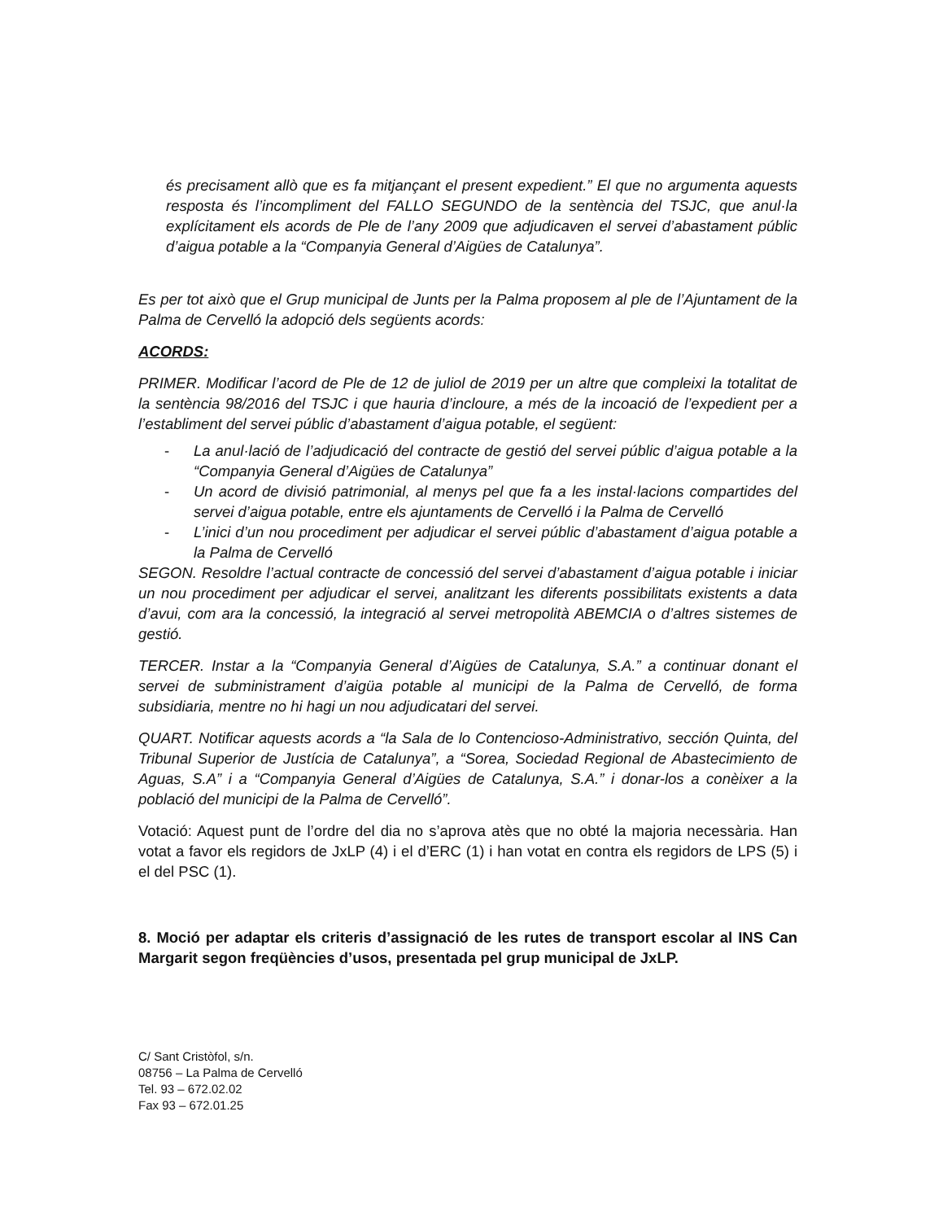és precisament allò que es fa mitjançant el present expedient.” El que no argumenta aquests resposta és l’incompliment del FALLO SEGUNDO de la sentència del TSJC, que anul·la explícitament els acords de Ple de l’any 2009 que adjudicaven el servei d’abastament públic d’aigua potable a la “Companyia General d’Aigües de Catalunya”.
Es per tot això que el Grup municipal de Junts per la Palma proposem al ple de l’Ajuntament de la Palma de Cervelló la adopció dels següents acords:
ACORDS:
PRIMER. Modificar l’acord de Ple de 12 de juliol de 2019 per un altre que compleixi la totalitat de la sentència 98/2016 del TSJC i que hauria d’incloure, a més de la incoació de l’expedient per a l’establiment del servei públic d’abastament d’aigua potable, el següent:
- La anul·lació de l’adjudicació del contracte de gestió del servei públic d’aigua potable a la “Companyia General d’Aigües de Catalunya”
- Un acord de divisió patrimonial, al menys pel que fa a les instal·lacions compartides del servei d’aigua potable, entre els ajuntaments de Cervelló i la Palma de Cervelló
- L’inici d’un nou procediment per adjudicar el servei públic d’abastament d’aigua potable a la Palma de Cervelló
SEGON. Resoldre l’actual contracte de concessió del servei d’abastament d’aigua potable i iniciar un nou procediment per adjudicar el servei, analitzant les diferents possibilitats existents a data d’avui, com ara la concessió, la integració al servei metropolità ABEMCIA o d’altres sistemes de gestió.
TERCER. Instar a la “Companyia General d’Aigües de Catalunya, S.A.” a continuar donant el servei de subministrament d’aigüa potable al municipi de la Palma de Cervelló, de forma subsidiaria, mentre no hi hagi un nou adjudicatari del servei.
QUART. Notificar aquests acords a “la Sala de lo Contencioso-Administrativo, sección Quinta, del Tribunal Superior de Justícia de Catalunya”, a “Sorea, Sociedad Regional de Abastecimiento de Aguas, S.A” i a “Companyia General d’Aigües de Catalunya, S.A.” i donar-los a conèixer a la població del municipi de la Palma de Cervelló”.
Votació: Aquest punt de l’ordre del dia no s’aprova atès que no obté la majoria necessària. Han votat a favor els regidors de JxLP (4) i el d’ERC (1) i han votat en contra els regidors de LPS (5) i el del PSC (1).
8. Moció per adaptar els criteris d’assignació de les rutes de transport escolar al INS Can Margarit segon freqüències d’usos, presentada pel grup municipal de JxLP.
C/ Sant Cristòfol, s/n.
08756 – La Palma de Cervelló
Tel. 93 – 672.02.02
Fax 93 – 672.01.25